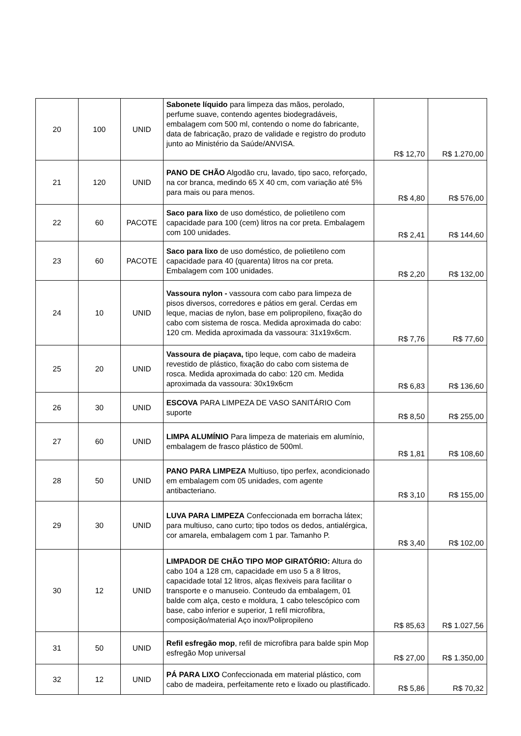| 20 | 100 | UNID | Sabonete líquido para limpeza das mãos, perolado, perfume suave, contendo agentes biodegradáveis, embalagem com 500 ml, contendo o nome do fabricante, data de fabricação, prazo de validade e registro do produto junto ao Ministério da Saúde/ANVISA. | R$ 12,70 | R$ 1.270,00 |
| 21 | 120 | UNID | PANO DE CHÃO Algodão cru, lavado, tipo saco, reforçado, na cor branca, medindo 65 X 40 cm, com variação até 5% para mais ou para menos. | R$ 4,80 | R$ 576,00 |
| 22 | 60 | PACOTE | Saco para lixo de uso doméstico, de polietileno com capacidade para 100 (cem) litros na cor preta. Embalagem com 100 unidades. | R$ 2,41 | R$ 144,60 |
| 23 | 60 | PACOTE | Saco para lixo de uso doméstico, de polietileno com capacidade para 40 (quarenta) litros na cor preta. Embalagem com 100 unidades. | R$ 2,20 | R$ 132,00 |
| 24 | 10 | UNID | Vassoura nylon - vassoura com cabo para limpeza de pisos diversos, corredores e pátios em geral. Cerdas em leque, macias de nylon, base em polipropileno, fixação do cabo com sistema de rosca. Medida aproximada do cabo: 120 cm. Medida aproximada da vassoura: 31x19x6cm. | R$ 7,76 | R$ 77,60 |
| 25 | 20 | UNID | Vassoura de piaçava, tipo leque, com cabo de madeira revestido de plástico, fixação do cabo com sistema de rosca. Medida aproximada do cabo: 120 cm. Medida aproximada da vassoura: 30x19x6cm | R$ 6,83 | R$ 136,60 |
| 26 | 30 | UNID | ESCOVA PARA LIMPEZA DE VASO SANITÁRIO Com suporte | R$ 8,50 | R$ 255,00 |
| 27 | 60 | UNID | LIMPA ALUMÍNIO Para limpeza de materiais em alumínio, embalagem de frasco plástico de 500ml. | R$ 1,81 | R$ 108,60 |
| 28 | 50 | UNID | PANO PARA LIMPEZA Multiuso, tipo perfex, acondicionado em embalagem com 05 unidades, com agente antibacteriano. | R$ 3,10 | R$ 155,00 |
| 29 | 30 | UNID | LUVA PARA LIMPEZA Confeccionada em borracha látex; para multiuso, cano curto; tipo todos os dedos, antialérgica, cor amarela, embalagem com 1 par. Tamanho P. | R$ 3,40 | R$ 102,00 |
| 30 | 12 | UNID | LIMPADOR DE CHÃO TIPO MOP GIRATÓRIO: Altura do cabo 104 a 128 cm, capacidade em uso 5 a 8 litros, capacidade total 12 litros, alças flexiveis para facilitar o transporte e o manuseio. Conteudo da embalagem, 01 balde com alça, cesto e moldura, 1 cabo telescópico com base, cabo inferior e superior, 1 refil microfibra, composição/material Aço inox/Polipropileno | R$ 85,63 | R$ 1.027,56 |
| 31 | 50 | UNID | Refil esfregão mop , refil de microfibra para balde spin Mop esfregão Mop universal | R$ 27,00 | R$ 1.350,00 |
| 32 | 12 | UNID | PÁ PARA LIXO Confeccionada em material plástico, com cabo de madeira, perfeitamente reto e lixado ou plastificado. | R$ 5,86 | R$ 70,32 |